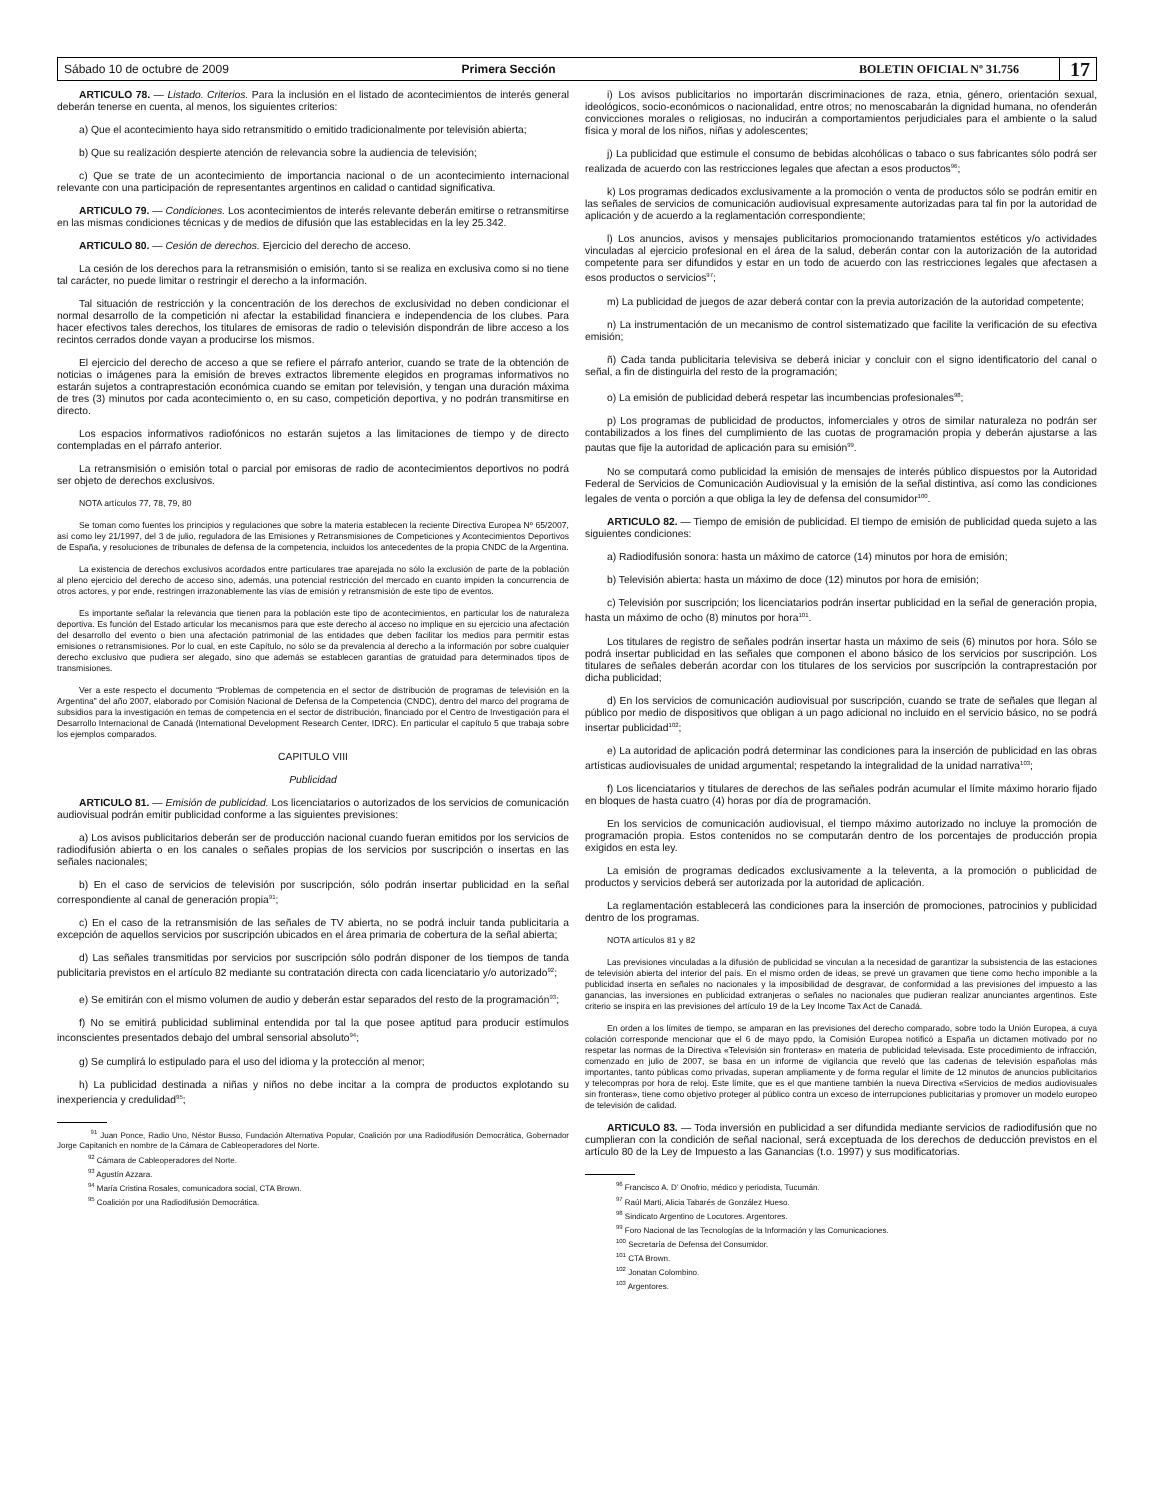Sábado 10 de octubre de 2009 Primera Sección BOLETIN OFICIAL Nº 31.756 17
ARTICULO 78. — Listado. Criterios. Para la inclusión en el listado de acontecimientos de interés general deberán tenerse en cuenta, al menos, los siguientes criterios:
a) Que el acontecimiento haya sido retransmitido o emitido tradicionalmente por televisión abierta;
b) Que su realización despierte atención de relevancia sobre la audiencia de televisión;
c) Que se trate de un acontecimiento de importancia nacional o de un acontecimiento internacional relevante con una participación de representantes argentinos en calidad o cantidad significativa.
ARTICULO 79. — Condiciones. Los acontecimientos de interés relevante deberán emitirse o retransmitirse en las mismas condiciones técnicas y de medios de difusión que las establecidas en la ley 25.342.
ARTICULO 80. — Cesión de derechos. Ejercicio del derecho de acceso.
La cesión de los derechos para la retransmisión o emisión, tanto si se realiza en exclusiva como si no tiene tal carácter, no puede limitar o restringir el derecho a la información.
Tal situación de restricción y la concentración de los derechos de exclusividad no deben condicionar el normal desarrollo de la competición ni afectar la estabilidad financiera e independencia de los clubes. Para hacer efectivos tales derechos, los titulares de emisoras de radio o televisión dispondrán de libre acceso a los recintos cerrados donde vayan a producirse los mismos.
El ejercicio del derecho de acceso a que se refiere el párrafo anterior, cuando se trate de la obtención de noticias o imágenes para la emisión de breves extractos libremente elegidos en programas informativos no estarán sujetos a contraprestación económica cuando se emitan por televisión, y tengan una duración máxima de tres (3) minutos por cada acontecimiento o, en su caso, competición deportiva, y no podrán transmitirse en directo.
Los espacios informativos radiofónicos no estarán sujetos a las limitaciones de tiempo y de directo contempladas en el párrafo anterior.
La retransmisión o emisión total o parcial por emisoras de radio de acontecimientos deportivos no podrá ser objeto de derechos exclusivos.
NOTA artículos 77, 78, 79, 80
Se toman como fuentes los principios y regulaciones que sobre la materia establecen la reciente Directiva Europea Nº 65/2007, así como ley 21/1997, del 3 de julio, reguladora de las Emisiones y Retransmisiones de Competiciones y Acontecimientos Deportivos de España, y resoluciones de tribunales de defensa de la competencia, incluidos los antecedentes de la propia CNDC de la Argentina.
La existencia de derechos exclusivos acordados entre particulares trae aparejada no sólo la exclusión de parte de la población al pleno ejercicio del derecho de acceso sino, además, una potencial restricción del mercado en cuanto impiden la concurrencia de otros actores, y por ende, restringen irrazonablemente las vías de emisión y retransmisión de este tipo de eventos.
Es importante señalar la relevancia que tienen para la población este tipo de acontecimientos, en particular los de naturaleza deportiva. Es función del Estado articular los mecanismos para que este derecho al acceso no implique en su ejercicio una afectación del desarrollo del evento o bien una afectación patrimonial de las entidades que deben facilitar los medios para permitir estas emisiones o retransmisiones. Por lo cual, en este Capítulo, no sólo se da prevalencia al derecho a la información por sobre cualquier derecho exclusivo que pudiera ser alegado, sino que además se establecen garantías de gratuidad para determinados tipos de transmisiones.
Ver a este respecto el documento “Problemas de competencia en el sector de distribución de programas de televisión en la Argentina” del año 2007, elaborado por Comisión Nacional de Defensa de la Competencia (CNDC), dentro del marco del programa de subsidios para la investigación en temas de competencia en el sector de distribución, financiado por el Centro de Investigación para el Desarrollo Internacional de Canadá (International Development Research Center, IDRC). En particular el capítulo 5 que trabaja sobre los ejemplos comparados.
CAPITULO VIII
Publicidad
ARTICULO 81. — Emisión de publicidad. Los licenciatarios o autorizados de los servicios de comunicación audiovisual podrán emitir publicidad conforme a las siguientes previsiones:
a) Los avisos publicitarios deberán ser de producción nacional cuando fueran emitidos por los servicios de radiodifusión abierta o en los canales o señales propias de los servicios por suscripción o insertas en las señales nacionales;
b) En el caso de servicios de televisión por suscripción, sólo podrán insertar publicidad en la señal correspondiente al canal de generación propia<sup>91</sup>;
c) En el caso de la retransmisión de las señales de TV abierta, no se podrá incluir tanda publicitaria a excepción de aquellos servicios por suscripción ubicados en el área primaria de cobertura de la señal abierta;
d) Las señales transmitidas por servicios por suscripción sólo podrán disponer de los tiempos de tanda publicitaria previstos en el artículo 82 mediante su contratación directa con cada licenciatario y/o autorizado<sup>92</sup>;
e) Se emitirán con el mismo volumen de audio y deberán estar separados del resto de la programación<sup>93</sup>;
f) No se emitirá publicidad subliminal entendida por tal la que posee aptitud para producir estímulos inconscientes presentados debajo del umbral sensorial absoluto<sup>94</sup>;
g) Se cumplirá lo estipulado para el uso del idioma y la protección al menor;
h) La publicidad destinada a niñas y niños no debe incitar a la compra de productos explotando su inexperiencia y credulidad<sup>95</sup>;
<sup>91</sup> Juan Ponce, Radio Uno, Néstor Busso, Fundación Alternativa Popular, Coalición por una Radiodifusión Democrática, Gobernador Jorge Capitanich en nombre de la Cámara de Cableoperadores del Norte.
<sup>92</sup> Cámara de Cableoperadores del Norte.
<sup>93</sup> Agustín Azzara.
<sup>94</sup> María Cristina Rosales, comunicadora social, CTA Brown.
<sup>95</sup> Coalición por una Radiodifusión Democrática.
i) Los avisos publicitarios no importarán discriminaciones de raza, etnia, género, orientación sexual, ideológicos, socio-económicos o nacionalidad, entre otros; no menoscabarán la dignidad humana, no ofenderán convicciones morales o religiosas, no inducirán a comportamientos perjudiciales para el ambiente o la salud física y moral de los niños, niñas y adolescentes;
j) La publicidad que estimule el consumo de bebidas alcohólicas o tabaco o sus fabricantes sólo podrá ser realizada de acuerdo con las restricciones legales que afectan a esos productos<sup>96</sup>;
k) Los programas dedicados exclusivamente a la promoción o venta de productos sólo se podrán emitir en las señales de servicios de comunicación audiovisual expresamente autorizadas para tal fin por la autoridad de aplicación y de acuerdo a la reglamentación correspondiente;
l) Los anuncios, avisos y mensajes publicitarios promocionando tratamientos estéticos y/o actividades vinculadas al ejercicio profesional en el área de la salud, deberán contar con la autorización de la autoridad competente para ser difundidos y estar en un todo de acuerdo con las restricciones legales que afectasen a esos productos o servicios<sup>97</sup>;
m) La publicidad de juegos de azar deberá contar con la previa autorización de la autoridad competente;
n) La instrumentación de un mecanismo de control sistematizado que facilite la verificación de su efectiva emisión;
ñ) Cada tanda publicitaria televisiva se deberá iniciar y concluir con el signo identificatorio del canal o señal, a fin de distinguirla del resto de la programación;
o) La emisión de publicidad deberá respetar las incumbencias profesionales<sup>98</sup>;
p) Los programas de publicidad de productos, infomerciales y otros de similar naturaleza no podrán ser contabilizados a los fines del cumplimiento de las cuotas de programación propia y deberán ajustarse a las pautas que fije la autoridad de aplicación para su emisión<sup>99</sup>.
No se computará como publicidad la emisión de mensajes de interés público dispuestos por la Autoridad Federal de Servicios de Comunicación Audiovisual y la emisión de la señal distintiva, así como las condiciones legales de venta o porción a que obliga la ley de defensa del consumidor<sup>100</sup>.
ARTICULO 82. — Tiempo de emisión de publicidad. El tiempo de emisión de publicidad queda sujeto a las siguientes condiciones:
a) Radiodifusión sonora: hasta un máximo de catorce (14) minutos por hora de emisión;
b) Televisión abierta: hasta un máximo de doce (12) minutos por hora de emisión;
c) Televisión por suscripción; los licenciatarios podrán insertar publicidad en la señal de generación propia, hasta un máximo de ocho (8) minutos por hora<sup>101</sup>.
Los titulares de registro de señales podrán insertar hasta un máximo de seis (6) minutos por hora. Sólo se podrá insertar publicidad en las señales que componen el abono básico de los servicios por suscripción. Los titulares de señales deberán acordar con los titulares de los servicios por suscripción la contraprestación por dicha publicidad;
d) En los servicios de comunicación audiovisual por suscripción, cuando se trate de señales que llegan al público por medio de dispositivos que obligan a un pago adicional no incluido en el servicio básico, no se podrá insertar publicidad<sup>102</sup>;
e) La autoridad de aplicación podrá determinar las condiciones para la inserción de publicidad en las obras artísticas audiovisuales de unidad argumental; respetando la integralidad de la unidad narrativa<sup>103</sup>;
f) Los licenciatarios y titulares de derechos de las señales podrán acumular el límite máximo horario fijado en bloques de hasta cuatro (4) horas por día de programación.
En los servicios de comunicación audiovisual, el tiempo máximo autorizado no incluye la promoción de programación propia. Estos contenidos no se computarán dentro de los porcentajes de producción propia exigidos en esta ley.
La emisión de programas dedicados exclusivamente a la televenta, a la promoción o publicidad de productos y servicios deberá ser autorizada por la autoridad de aplicación.
La reglamentación establecerá las condiciones para la inserción de promociones, patrocinios y publicidad dentro de los programas.
NOTA artículos 81 y 82
Las previsiones vinculadas a la difusión de publicidad se vinculan a la necesidad de garantizar la subsistencia de las estaciones de televisión abierta del interior del país. En el mismo orden de ideas, se prevé un gravamen que tiene como hecho imponible a la publicidad inserta en señales no nacionales y la imposibilidad de desgravar, de conformidad a las previsiones del impuesto a las ganancias, las inversiones en publicidad extranjeras o señales no nacionales que pudieran realizar anunciantes argentinos. Este criterio se inspira en las previsiones del artículo 19 de la Ley Income Tax Act de Canadá.
En orden a los límites de tiempo, se amparan en las previsiones del derecho comparado, sobre todo la Unión Europea, a cuya colación corresponde mencionar que el 6 de mayo ppdo, la Comisión Europea notificó a España un dictamen motivado por no respetar las normas de la Directiva «Televisión sin fronteras» en materia de publicidad televisada. Este procedimiento de infracción, comenzado en julio de 2007, se basa en un informe de vigilancia que reveló que las cadenas de televisión españolas más importantes, tanto públicas como privadas, superan ampliamente y de forma regular el límite de 12 minutos de anuncios publicitarios y telecompras por hora de reloj. Este límite, que es el que mantiene también la nueva Directiva «Servicios de medios audiovisuales sin fronteras», tiene como objetivo proteger al público contra un exceso de interrupciones publicitarias y promover un modelo europeo de televisión de calidad.
ARTICULO 83. — Toda inversión en publicidad a ser difundida mediante servicios de radiodifusión que no cumplieran con la condición de señal nacional, será exceptuada de los derechos de deducción previstos en el artículo 80 de la Ley de Impuesto a las Ganancias (t.o. 1997) y sus modificatorias.
<sup>96</sup> Francisco A. D’ Onofrio, médico y periodista, Tucumán.
<sup>97</sup> Raúl Marti, Alicia Tabarés de González Hueso.
<sup>98</sup> Sindicato Argentino de Locutores. Argentores.
<sup>99</sup> Foro Nacional de las Tecnologías de la Información y las Comunicaciones.
<sup>100</sup> Secretaría de Defensa del Consumidor.
<sup>101</sup> CTA Brown.
<sup>102</sup> Jonatan Colombino.
<sup>103</sup> Argentores.